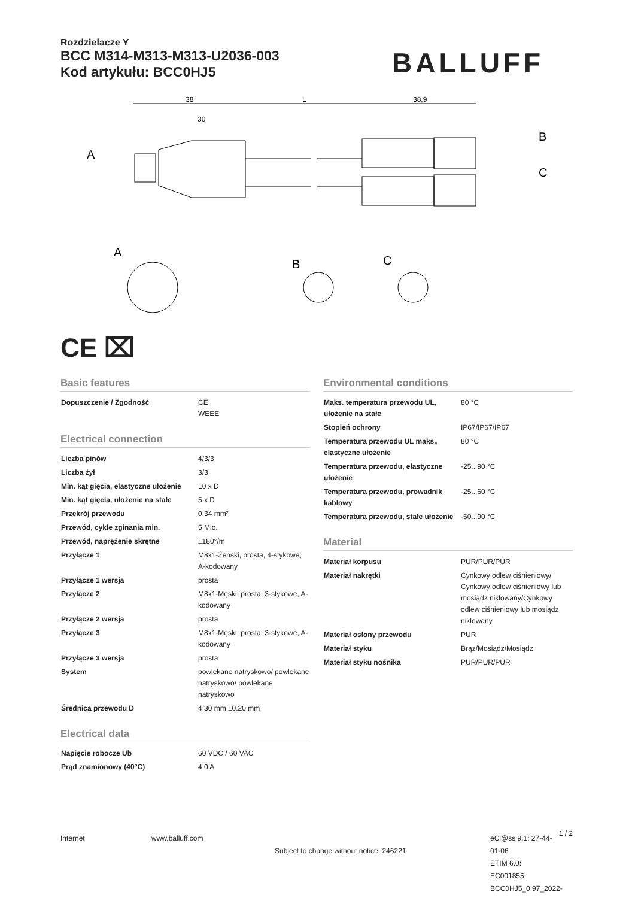Rozdzielacze Y
BCC M314-M313-M313-U2036-003
Kod artykułu: BCC0HJ5
BALLUFF
38
L
38,9
30
A
B
C
A
B
C
CE ⌧
Basic features
| Dopuszczenie / Zgodność | CE WEEE |
Electrical connection
| Liczba pinów | 4/3/3 |
| Liczba żył | 3/3 |
| Min. kąt gięcia, elastyczne ułożenie | 10 x D |
| Min. kąt gięcia, ułożenie na stałe | 5 x D |
| Przekrój przewodu | 0.34 mm² |
| Przewód, cykle zginania min. | 5 Mio. |
| Przewód, naprężenie skrętne | ±180°/m |
| Przyłącze 1 | M8x1-Żeński, prosta, 4-stykowe, A-kodowany |
| Przyłącze 1 wersja | prosta |
| Przyłącze 2 | M8x1-Męski, prosta, 3-stykowe, A-kodowany |
| Przyłącze 2 wersja | prosta |
| Przyłącze 3 | M8x1-Męski, prosta, 3-stykowe, A-kodowany |
| Przyłącze 3 wersja | prosta |
| System | powlekane natryskowo/ powlekane natryskowo/ powlekane natryskowo |
| Średnica przewodu D | 4.30 mm ±0.20 mm |
Electrical data
| Napięcie robocze Ub | 60 VDC / 60 VAC |
| Prąd znamionowy (40°C) | 4.0 A |
Environmental conditions
| Maks. temperatura przewodu UL, ułożenie na stałe | 80 °C |
| Stopień ochrony | IP67/IP67/IP67 |
| Temperatura przewodu UL maks., elastyczne ułożenie | 80 °C |
| Temperatura przewodu, elastyczne ułożenie | -25...90 °C |
| Temperatura przewodu, prowadnik kablowy | -25...60 °C |
| Temperatura przewodu, stałe ułożenie | -50...90 °C |
Material
| Materiał korpusu | PUR/PUR/PUR |
| Materiał nakrętki | Cynkowy odlew ciśnieniowy/ Cynkowy odlew ciśnieniowy lub mosiądz niklowany/Cynkowy odlew ciśnieniowy lub mosiądz niklowany |
| Materiał osłony przewodu | PUR |
| Materiał styku | Brąz/Mosiądz/Mosiądz |
| Materiał styku nośnika | PUR/PUR/PUR |
Internet www.balluff.com
Subject to change without notice: 246221
eCl@ss 9.1: 27-44-01-06
ETIM 6.0: EC001855
BCC0HJ5_0.97_2022-12-22
1 / 2